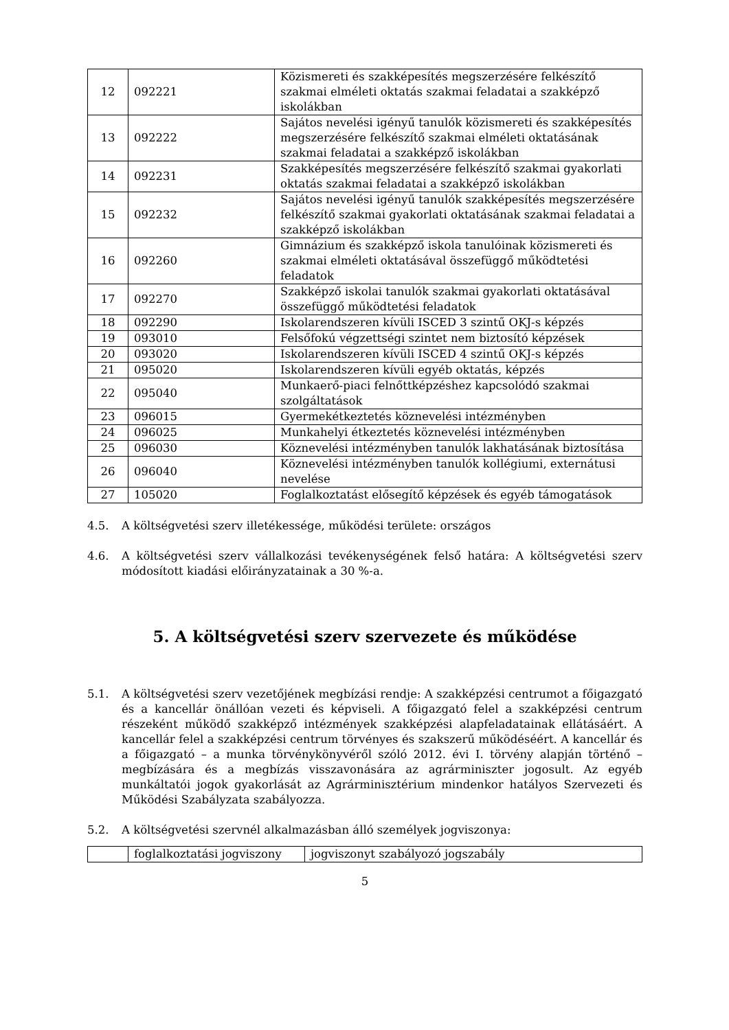| 12 | 092221 | Közismereti és szakképesítés megszerzésére felkészítő szakmai elméleti oktatás szakmai feladatai a szakképző iskolákban |
| 13 | 092222 | Sajátos nevelési igényű tanulók közismereti és szakképesítés megszerzésére felkészítő szakmai elméleti oktatásának szakmai feladatai a szakképző iskolákban |
| 14 | 092231 | Szakképesítés megszerzésére felkészítő szakmai gyakorlati oktatás szakmai feladatai a szakképző iskolákban |
| 15 | 092232 | Sajátos nevelési igényű tanulók szakképesítés megszerzésére felkészítő szakmai gyakorlati oktatásának szakmai feladatai a szakképző iskolákban |
| 16 | 092260 | Gimnázium és szakképző iskola tanulóinak közismereti és szakmai elméleti oktatásával összefüggő működtetési feladatok |
| 17 | 092270 | Szakképző iskolai tanulók szakmai gyakorlati oktatásával összefüggő működtetési feladatok |
| 18 | 092290 | Iskolarendszeren kívüli ISCED 3 szintű OKJ-s képzés |
| 19 | 093010 | Felsőfokú végzettségi szintet nem biztosító képzések |
| 20 | 093020 | Iskolarendszeren kívüli ISCED 4 szintű OKJ-s képzés |
| 21 | 095020 | Iskolarendszeren kívüli egyéb oktatás, képzés |
| 22 | 095040 | Munkaerő-piaci felnőttképzéshez kapcsolódó szakmai szolgáltatások |
| 23 | 096015 | Gyermekétkeztetés köznevelési intézményben |
| 24 | 096025 | Munkahelyi étkeztetés köznevelési intézményben |
| 25 | 096030 | Köznevelési intézményben tanulók lakhatásának biztosítása |
| 26 | 096040 | Köznevelési intézményben tanulók kollégiumi, externátusi nevelése |
| 27 | 105020 | Foglalkoztatást elősegítő képzések és egyéb támogatások |
4.5. A költségvetési szerv illetékessége, működési területe: országos
4.6. A költségvetési szerv vállalkozási tevékenységének felső határa: A költségvetési szerv módosított kiadási előirányzatainak a 30 %-a.
5. A költségvetési szerv szervezete és működése
5.1. A költségvetési szerv vezetőjének megbízási rendje: A szakképzési centrumot a főigazgató és a kancellár önállóan vezeti és képviseli. A főigazgató felel a szakképzési centrum részeként működő szakképző intézmények szakképzési alapfeladatainak ellátásáért. A kancellár felel a szakképzési centrum törvényes és szakszerű működéséért. A kancellár és a főigazgató – a munka törvénykönyvéről szóló 2012. évi I. törvény alapján történő – megbízására és a megbízás visszavonására az agrárminiszter jogosult. Az egyéb munkáltatói jogok gyakorlását az Agrárminisztérium mindenkor hatályos Szervezeti és Működési Szabályzata szabályozza.
5.2. A költségvetési szervnél alkalmazásban álló személyek jogviszonya:
| | foglalkoztatási jogviszony | jogviszonyt szabályozó jogszabály |
5